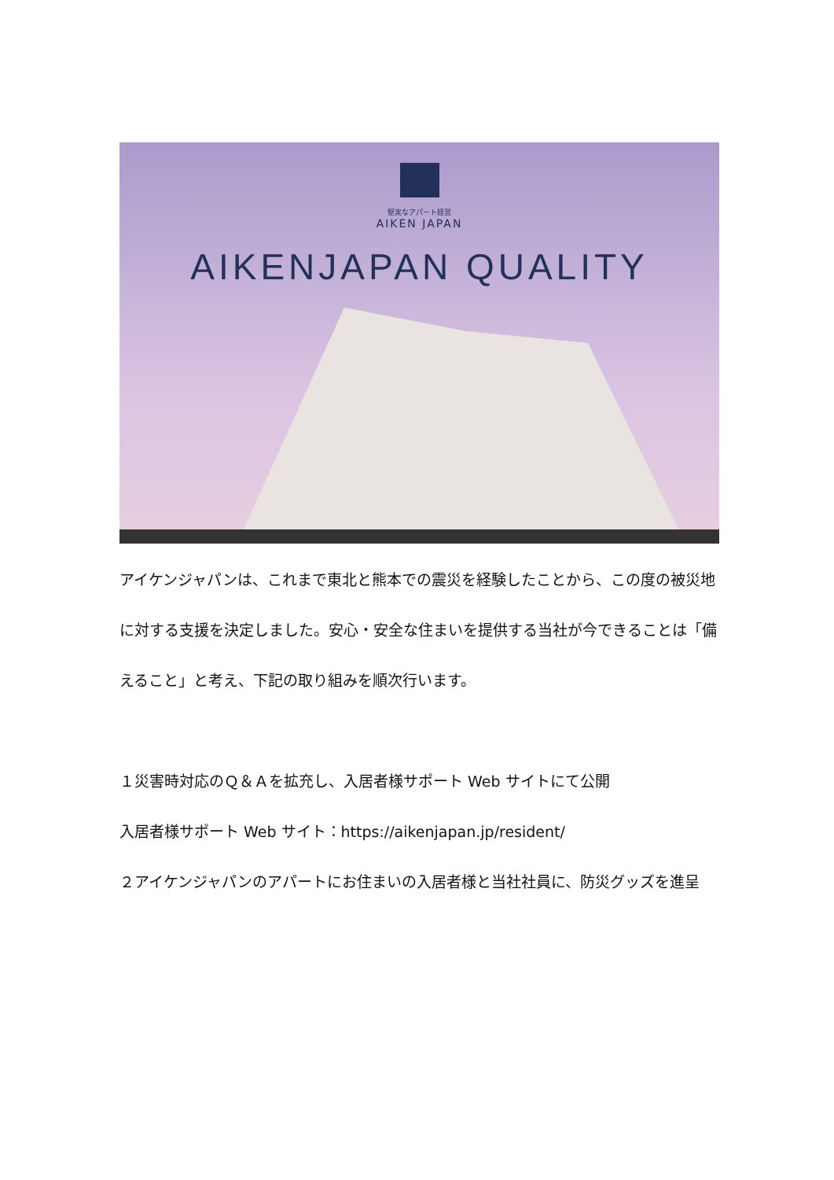堅実なアパート経営
AIKEN JAPAN
AIKENJAPAN QUALITY
アイケンジャパンは、これまで東北と熊本での震災を経験したことから、この度の被災地に対する支援を決定しました。安心・安全な住まいを提供する当社が今できることは「備えること」と考え、下記の取り組みを順次行います。
１災害時対応のＱ＆Ａを拡充し、入居者様サポート Web サイトにて公開
入居者様サポート Web サイト：https://aikenjapan.jp/resident/
２アイケンジャパンのアパートにお住まいの入居者様と当社社員に、防災グッズを進呈